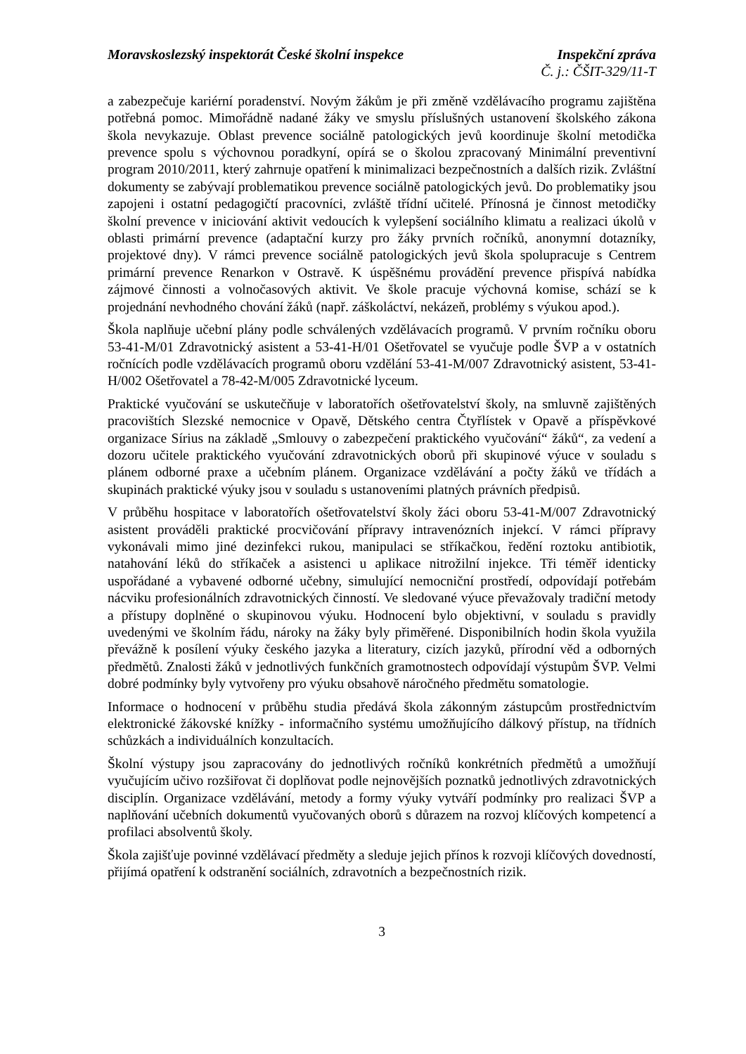Moravskoslezský inspektorát České školní inspekce Inspekční zpráva
Č. j.: ČŠIT-329/11-T
a zabezpečuje kariérní poradenství. Novým žákům je při změně vzdělávacího programu zajištěna potřebná pomoc. Mimořádně nadané žáky ve smyslu příslušných ustanovení školského zákona škola nevykazuje. Oblast prevence sociálně patologických jevů koordinuje školní metodička prevence spolu s výchovnou poradkyní, opírá se o školou zpracovaný Minimální preventivní program 2010/2011, který zahrnuje opatření k minimalizaci bezpečnostních a dalších rizik. Zvláštní dokumenty se zabývají problematikou prevence sociálně patologických jevů. Do problematiky jsou zapojeni i ostatní pedagogičtí pracovníci, zvláště třídní učitelé. Přínosná je činnost metodičky školní prevence v iniciování aktivit vedoucích k vylepšení sociálního klimatu a realizaci úkolů v oblasti primární prevence (adaptační kurzy pro žáky prvních ročníků, anonymní dotazníky, projektové dny). V rámci prevence sociálně patologických jevů škola spolupracuje s Centrem primární prevence Renarkon v Ostravě. K úspěšnému provádění prevence přispívá nabídka zájmové činnosti a volnočasových aktivit. Ve škole pracuje výchovná komise, schází se k projednání nevhodného chování žáků (např. záškoláctví, nekázeň, problémy s výukou apod.).
Škola naplňuje učební plány podle schválených vzdělávacích programů. V prvním ročníku oboru 53-41-M/01 Zdravotnický asistent a 53-41-H/01 Ošetřovatel se vyučuje podle ŠVP a v ostatních ročnících podle vzdělávacích programů oboru vzdělání 53-41-M/007 Zdravotnický asistent, 53-41-H/002 Ošetřovatel a 78-42-M/005 Zdravotnické lyceum.
Praktické vyučování se uskutečňuje v laboratořích ošetřovatelství školy, na smluvně zajištěných pracovištích Slezské nemocnice v Opavě, Dětského centra Čtyřlístek v Opavě a příspěvkové organizace Sírius na základě „Smlouvy o zabezpečení praktického vyučování“ žáků“, za vedení a dozoru učitele praktického vyučování zdravotnických oborů při skupinové výuce v souladu s plánem odborné praxe a učebním plánem. Organizace vzdělávání a počty žáků ve třídách a skupinách praktické výuky jsou v souladu s ustanoveními platných právních předpisů.
V průběhu hospitace v laboratořích ošetřovatelství školy žáci oboru 53-41-M/007 Zdravotnický asistent prováděli praktické procvičování přípravy intravenózních injekcí. V rámci přípravy vykonávali mimo jiné dezinfekci rukou, manipulaci se stříkačkou, ředění roztoku antibiotik, natahování léků do stříkaček a asistenci u aplikace nitrožilní injekce. Tři téměř identicky uspořádané a vybavené odborné učebny, simulující nemocniční prostředí, odpovídají potřebám nácviku profesionálních zdravotnických činností. Ve sledované výuce převažovaly tradiční metody a přístupy doplněné o skupinovou výuku. Hodnocení bylo objektivní, v souladu s pravidly uvedenými ve školním řádu, nároky na žáky byly přiměřené. Disponibilních hodin škola využila převážně k posílení výuky českého jazyka a literatury, cizích jazyků, přírodní věd a odborných předmětů. Znalosti žáků v jednotlivých funkčních gramotnostech odpovídají výstupům ŠVP. Velmi dobré podmínky byly vytvořeny pro výuku obsahově náročného předmětu somatologie.
Informace o hodnocení v průběhu studia předává škola zákonným zástupcům prostřednictvím elektronické žákovské knížky - informačního systému umožňujícího dálkový přístup, na třídních schůzkách a individuálních konzultacích.
Školní výstupy jsou zapracovány do jednotlivých ročníků konkrétních předmětů a umožňují vyučujícím učivo rozšiřovat či doplňovat podle nejnovějších poznatků jednotlivých zdravotnických disciplín. Organizace vzdělávání, metody a formy výuky vytváří podmínky pro realizaci ŠVP a naplňování učebních dokumentů vyučovaných oborů s důrazem na rozvoj klíčových kompetencí a profilaci absolventů školy.
Škola zajišťuje povinné vzdělávací předměty a sleduje jejich přínos k rozvoji klíčových dovedností, přijímá opatření k odstranění sociálních, zdravotních a bezpečnostních rizik.
3